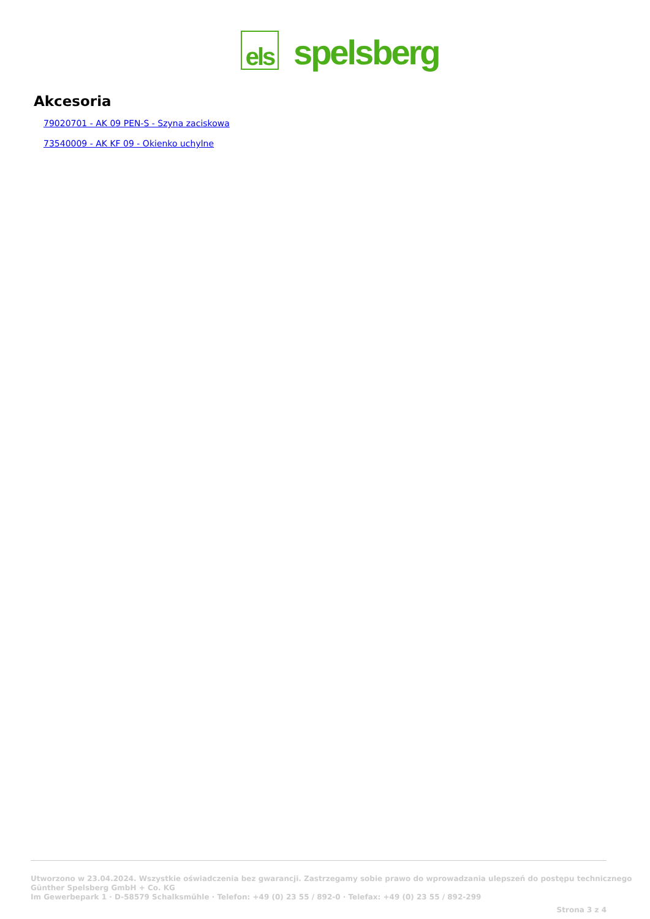els
spelsberg
Akcesoria
79020701 - AK 09 PEN-S - Szyna zaciskowa
73540009 - AK KF 09 - Okienko uchylne
Utworzono w 23.04.2024. Wszystkie oświadczenia bez gwarancji. Zastrzegamy sobie prawo do wprowadzania ulepszeń do postępu technicznego
Günther Spelsberg GmbH + Co. KG
Im Gewerbepark 1 · D-58579 Schalksmühle · Telefon: +49 (0) 23 55 / 892-0 · Telefax: +49 (0) 23 55 / 892-299
Strona 3 z 4